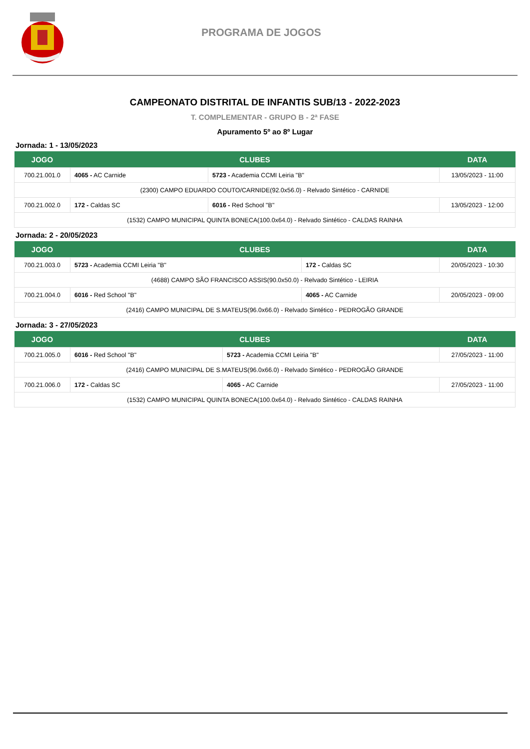PROGRAMA DE JOGOS
CAMPEONATO DISTRITAL DE INFANTIS SUB/13 - 2022-2023
T. COMPLEMENTAR - GRUPO B - 2ª FASE
Apuramento 5º ao 8º Lugar
Jornada: 1 - 13/05/2023
| JOGO | CLUBES | | DATA |
| --- | --- | --- | --- |
| 700.21.001.0 | 4065 - AC Carnide | 5723 - Academia CCMI Leiria "B" | 13/05/2023 - 11:00 |
| (2300) CAMPO EDUARDO COUTO/CARNIDE(92.0x56.0) - Relvado Sintético - CARNIDE | | | |
| 700.21.002.0 | 172 - Caldas SC | 6016 - Red School "B" | 13/05/2023 - 12:00 |
| (1532) CAMPO MUNICIPAL QUINTA BONECA(100.0x64.0) - Relvado Sintético - CALDAS RAINHA | | | |
Jornada: 2 - 20/05/2023
| JOGO | CLUBES | | DATA |
| --- | --- | --- | --- |
| 700.21.003.0 | 5723 - Academia CCMI Leiria "B" | 172 - Caldas SC | 20/05/2023 - 10:30 |
| (4688) CAMPO SÃO FRANCISCO ASSIS(90.0x50.0) - Relvado Sintético - LEIRIA | | | |
| 700.21.004.0 | 6016 - Red School "B" | 4065 - AC Carnide | 20/05/2023 - 09:00 |
| (2416) CAMPO MUNICIPAL DE S.MATEUS(96.0x66.0) - Relvado Sintético - PEDROGÃO GRANDE | | | |
Jornada: 3 - 27/05/2023
| JOGO | CLUBES | | DATA |
| --- | --- | --- | --- |
| 700.21.005.0 | 6016 - Red School "B" | 5723 - Academia CCMI Leiria "B" | 27/05/2023 - 11:00 |
| (2416) CAMPO MUNICIPAL DE S.MATEUS(96.0x66.0) - Relvado Sintético - PEDROGÃO GRANDE | | | |
| 700.21.006.0 | 172 - Caldas SC | 4065 - AC Carnide | 27/05/2023 - 11:00 |
| (1532) CAMPO MUNICIPAL QUINTA BONECA(100.0x64.0) - Relvado Sintético - CALDAS RAINHA | | | |